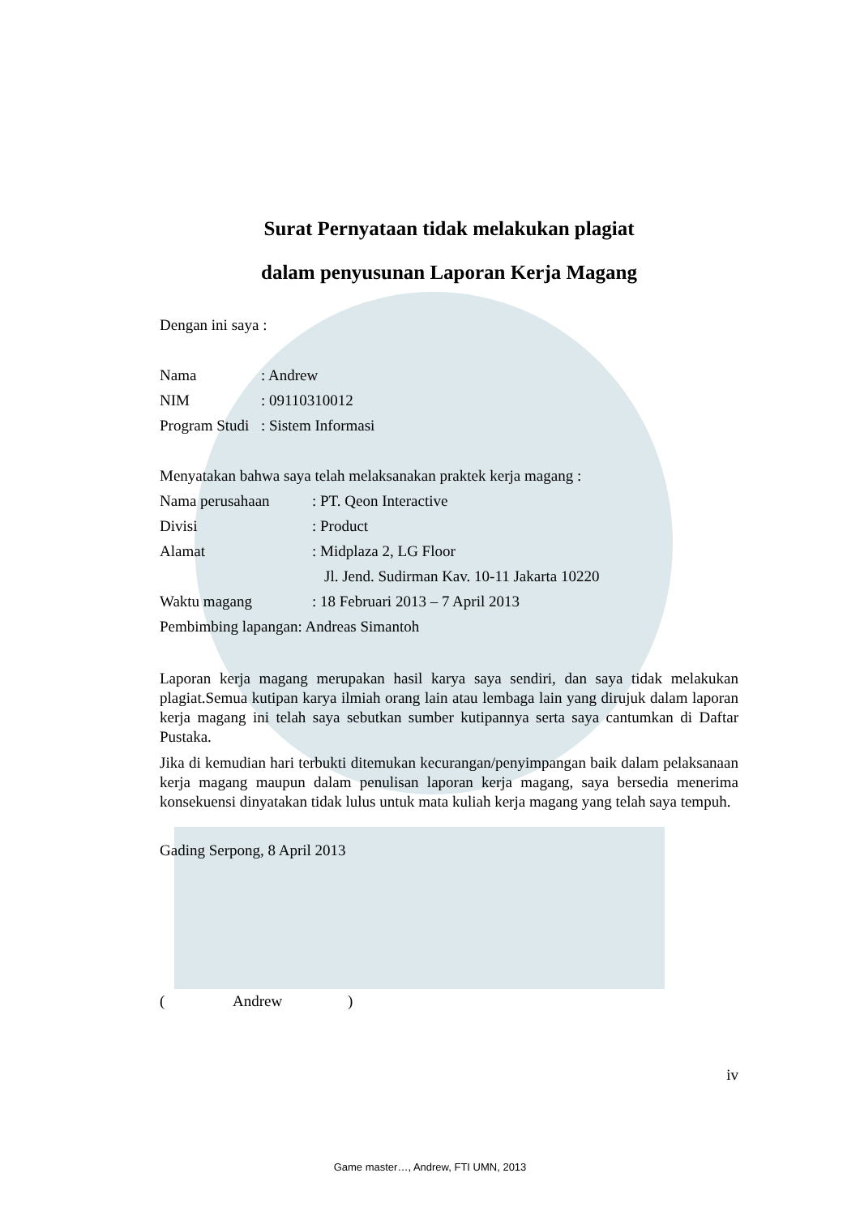Surat Pernyataan tidak melakukan plagiat
dalam penyusunan Laporan Kerja Magang
Dengan ini saya :
Nama: Andrew
NIM: 09110310012
Program Studi: Sistem Informasi
Menyatakan bahwa saya telah melaksanakan praktek kerja magang :
Nama perusahaan: PT. Qeon Interactive
Divisi: Product
Alamat: Midplaza 2, LG Floor
Jl. Jend. Sudirman Kav. 10-11 Jakarta 10220
Waktu magang: 18 Februari 2013 – 7 April 2013
Pembimbing lapangan: Andreas Simantoh
Laporan kerja magang merupakan hasil karya saya sendiri, dan saya tidak melakukan plagiat.Semua kutipan karya ilmiah orang lain atau lembaga lain yang dirujuk dalam laporan kerja magang ini telah saya sebutkan sumber kutipannya serta saya cantumkan di Daftar Pustaka.
Jika di kemudian hari terbukti ditemukan kecurangan/penyimpangan baik dalam pelaksanaan kerja magang maupun dalam penulisan laporan kerja magang, saya bersedia menerima konsekuensi dinyatakan tidak lulus untuk mata kuliah kerja magang yang telah saya tempuh.
Gading Serpong, 8 April 2013
(Andrew)
iv
Game master…, Andrew, FTI UMN, 2013